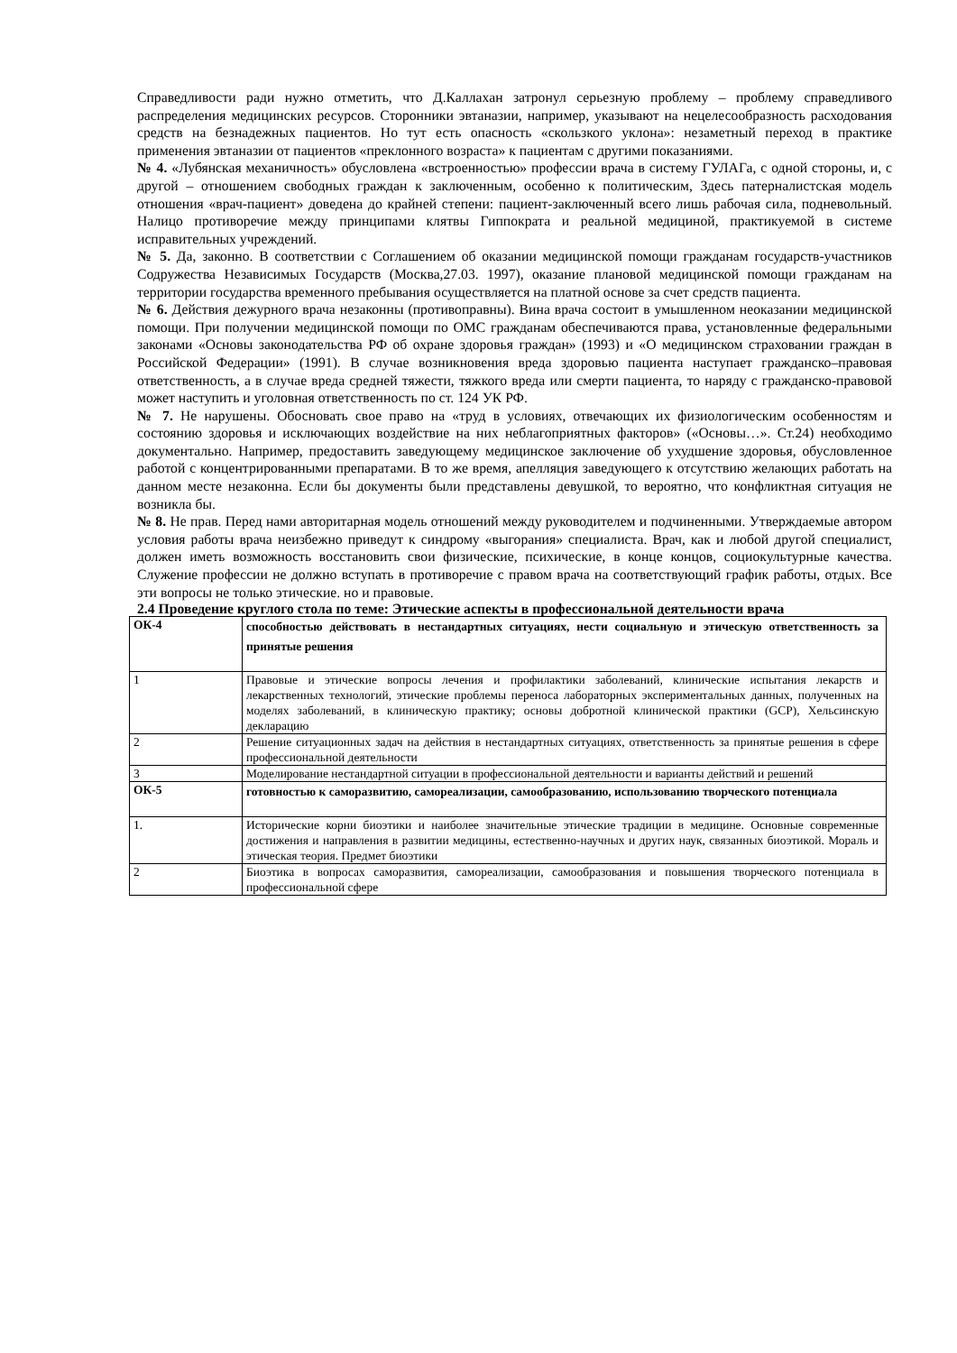Справедливости ради нужно отметить, что Д.Каллахан затронул серьезную проблему – проблему справедливого распределения медицинских ресурсов. Сторонники эвтаназии, например, указывают на нецелесообразность расходования средств на безнадежных пациентов. Но тут есть опасность «скользкого уклона»: незаметный переход в практике применения эвтаназии от пациентов «преклонного возраста» к пациентам с другими показаниями.
№ 4. «Лубянская механичность» обусловлена «встроенностью» профессии врача в систему ГУЛАГа, с одной стороны, и, с другой – отношением свободных граждан к заключенным, особенно к политическим, Здесь патерналистская модель отношения «врач-пациент» доведена до крайней степени: пациент-заключенный всего лишь рабочая сила, подневольный. Налицо противоречие между принципами клятвы Гиппократа и реальной медициной, практикуемой в системе исправительных учреждений.
№ 5. Да, законно. В соответствии с Соглашением об оказании медицинской помощи гражданам государств-участников Содружества Независимых Государств (Москва,27.03. 1997), оказание плановой медицинской помощи гражданам на территории государства временного пребывания осуществляется на платной основе за счет средств пациента.
№ 6. Действия дежурного врача незаконны (противоправны). Вина врача состоит в умышленном неоказании медицинской помощи. При получении медицинской помощи по ОМС гражданам обеспечиваются права, установленные федеральными законами «Основы законодательства РФ об охране здоровья граждан» (1993) и «О медицинском страховании граждан в Российской Федерации» (1991). В случае возникновения вреда здоровью пациента наступает гражданско–правовая ответственность, а в случае вреда средней тяжести, тяжкого вреда или смерти пациента, то наряду с гражданско-правовой может наступить и уголовная ответственность по ст. 124 УК РФ.
№ 7. Не нарушены. Обосновать свое право на «труд в условиях, отвечающих их физиологическим особенностям и состоянию здоровья и исключающих воздействие на них неблагоприятных факторов» («Основы…». Ст.24) необходимо документально. Например, предоставить заведующему медицинское заключение об ухудшение здоровья, обусловленное работой с концентрированными препаратами. В то же время, апелляция заведующего к отсутствию желающих работать на данном месте незаконна. Если бы документы были представлены девушкой, то вероятно, что конфликтная ситуация не возникла бы.
№ 8. Не прав. Перед нами авторитарная модель отношений между руководителем и подчиненными. Утверждаемые автором условия работы врача неизбежно приведут к синдрому «выгорания» специалиста. Врач, как и любой другой специалист, должен иметь возможность восстановить свои физические, психические, в конце концов, социокультурные качества. Служение профессии не должно вступать в противоречие с правом врача на соответствующий график работы, отдых. Все эти вопросы не только этические. но и правовые.
2.4 Проведение круглого стола по теме: Этические аспекты в профессиональной деятельности врача
| ОК-4 | способностью действовать в нестандартных ситуациях, нести социальную и этическую ответственность за принятые решения |
| 1 | Правовые и этические вопросы лечения и профилактики заболеваний, клинические испытания лекарств и лекарственных технологий, этические проблемы переноса лабораторных экспериментальных данных, полученных на моделях заболеваний, в клиническую практику; основы добротной клинической практики (GCP), Хельсинскую декларацию |
| 2 | Решение ситуационных задач на действия в нестандартных ситуациях, ответственность за принятые решения в сфере профессиональной деятельности |
| 3 | Моделирование нестандартной ситуации в профессиональной деятельности и варианты действий и решений |
| ОК-5 | готовностью к саморазвитию, самореализации, самообразованию, использованию творческого потенциала |
| 1. | Исторические корни биоэтики и наиболее значительные этические традиции в медицине. Основные современные достижения и направления в развитии медицины, естественно-научных и других наук, связанных биоэтикой. Мораль и этическая теория. Предмет биоэтики |
| 2 | Биоэтика в вопросах саморазвития, самореализации, самообразования и повышения творческого потенциала в профессиональной сфере |